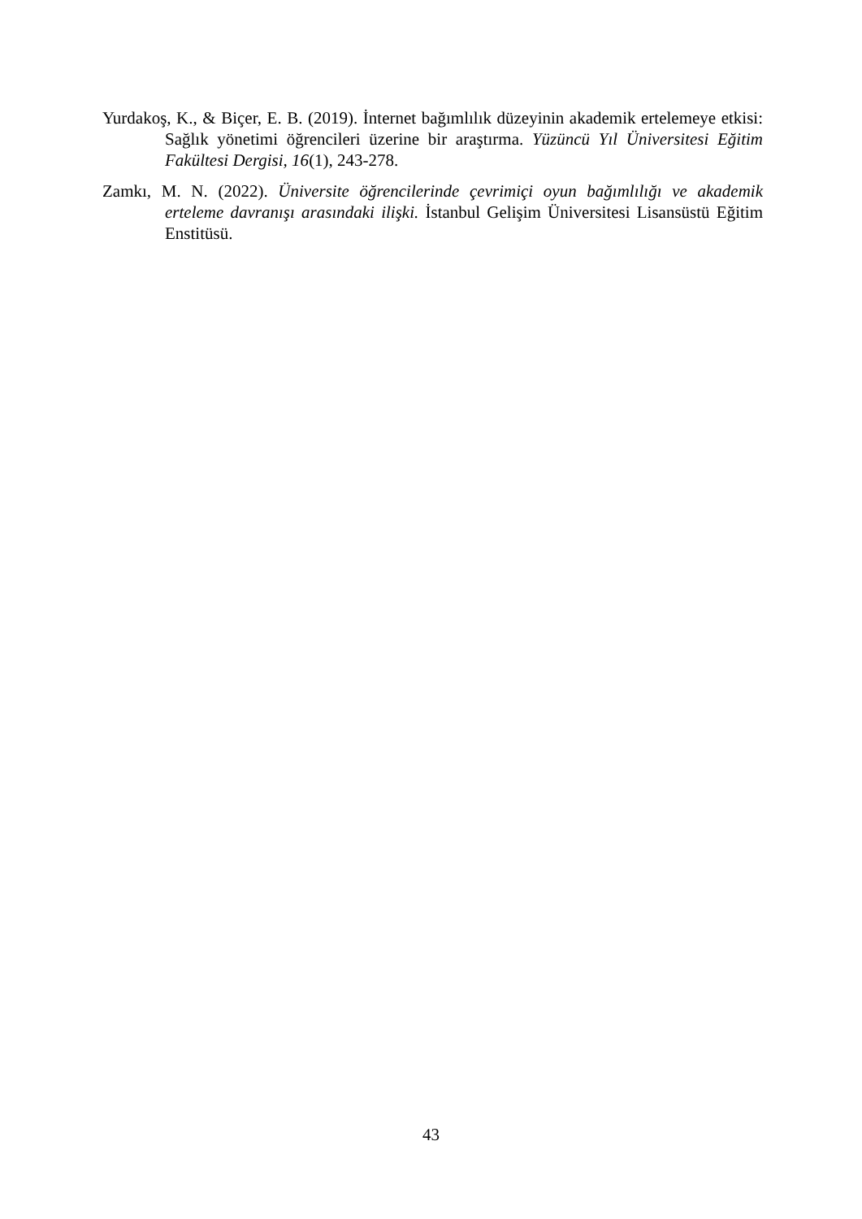Yurdakoş, K., & Biçer, E. B. (2019). İnternet bağımlılık düzeyinin akademik ertelemeye etkisi: Sağlık yönetimi öğrencileri üzerine bir araştırma. Yüzüncü Yıl Üniversitesi Eğitim Fakültesi Dergisi, 16(1), 243-278.
Zamkı, M. N. (2022). Üniversite öğrencilerinde çevrimiçi oyun bağımlılığı ve akademik erteleme davranışı arasındaki ilişki. İstanbul Gelişim Üniversitesi Lisansüstü Eğitim Enstitüsü.
43